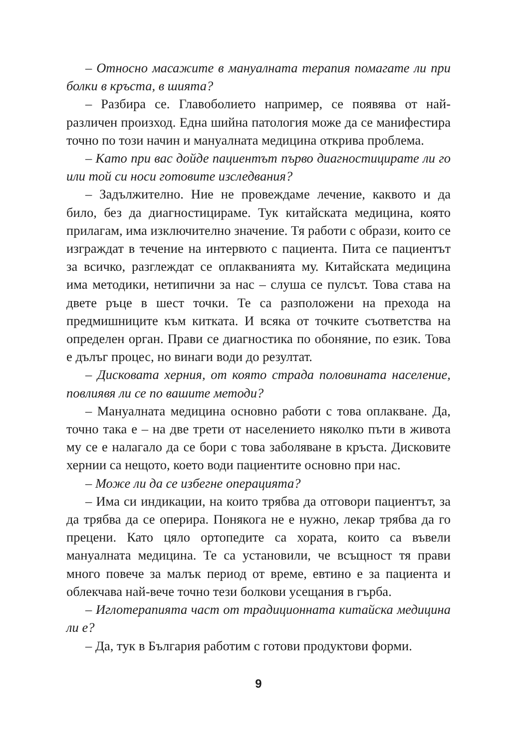– Относно масажите в мануалната терапия помагате ли при болки в кръста, в шията?
– Разбира се. Главоболието например, се появява от най-различен произход. Една шийна патология може да се манифестира точно по този начин и мануалната медицина открива проблема.
– Като при вас дойде пациентът първо диагностицирате ли го или той си носи готовите изследвания?
– Задължително. Ние не провеждаме лечение, каквото и да било, без да диагностицираме. Тук китайската медицина, която прилагам, има изключително значение. Тя работи с образи, които се изграждат в течение на интервюто с пациента. Пита се пациентът за всичко, разглеждат се оплакванията му. Китайската медицина има методики, нетипични за нас – слуша се пулсът. Това става на двете ръце в шест точки. Те са разположени на прехода на предмишниците към китката. И всяка от точките съответства на определен орган. Прави се диагностика по обоняние, по език. Това е дълъг процес, но винаги води до резултат.
– Дисковата херния, от която страда половината население, повлиявя ли се по вашите методи?
– Мануалната медицина основно работи с това оплакване. Да, точно така е – на две трети от населението няколко пъти в живота му се е налагало да се бори с това заболяване в кръста. Дисковите хернии са нещото, което води пациентите основно при нас.
– Може ли да се избегне операцията?
– Има си индикации, на които трябва да отговори пациентът, за да трябва да се оперира. Понякога не е нужно, лекар трябва да го прецени. Като цяло ортопедите са хората, които са въвели мануалната медицина. Те са установили, че всъщност тя прави много повече за малък период от време, евтино е за пациента и облекчава най-вече точно тези болкови усещания в гърба.
– Иглотерапията част от традиционната китайска медицина ли е?
– Да, тук в България работим с готови продуктови форми.
9